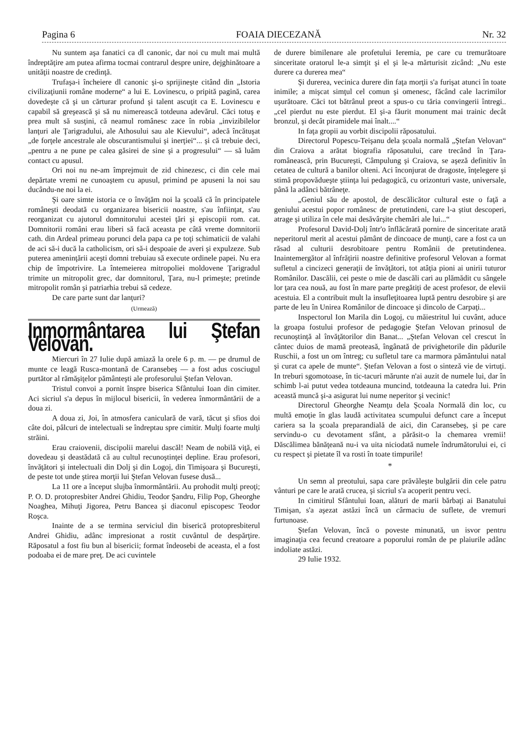Pagina 6 FOAIA DIECEZANĂ Nr. 32
Nu suntem aşa fanatici ca dl canonic, dar noi cu mult mai multă îndreptăţire am putea afirma tocmai contrarul despre unire, dejghinătoare a unităţii noastre de credinţă.
Trufaşa-i încheiere dl canonic şi-o sprijineşte citând din „Istoria civilizaţiunii române moderne“ a lui E. Lovinescu, o pripită pagină, carea dovedeşte că şi un cărturar profund şi talent ascuţit ca E. Lovinescu e capabil să greşească şi să nu nimerească totdeuna adevărul. Căci totuş e prea mult să susţini, că neamul românesc zace în robia „invizibilelor lanţuri ale Ţarigradului, ale Athosului sau ale Kievului“, adecă încătuşat „de forţele ancestrale ale obscurantismului şi inerţiei“... şi că trebuie deci, „pentru a ne pune pe calea găsirei de sine şi a progresului“ — să luăm contact cu apusul.
Ori noi nu ne-am împrejmuit de zid chinezesc, ci din cele mai depărtate vremi ne cunoaştem cu apusul, primind pe apuseni la noi sau ducându-ne noi la ei.
Şi oare simte istoria ce o învăţăm noi la şcoală că în principatele româneşti deodată cu organizarea bisericii noastre, s'au înfiinţat, s'au reorganizat cu ajutorul domnitorului acestei ţări şi episcopii rom. cat. Domnitorii români erau liberi să facă aceasta pe câtă vreme domnitorii cath. din Ardeal primeau porunci dela papa ca pe toţi schimaticii de valahi de aci să-i ducă la catholicism, ori să-i despoaie de averi şi expulzeze. Sub puterea ameninţării aceşti domni trebuiau să execute ordinele papei. Nu era chip de împotrivire. La întemeierea mitropoliei moldovene Ţarigradul trimite un mitropolit grec, dar domnitorul, Ţara, nu-l primeşte; pretinde mitropolit român şi patriarhia trebui să cedeze.
De care parte sunt dar lanţuri?
(Urmează)
Inmormântarea lui Ştefan Velovan.
Miercuri în 27 Iulie după amiază la orele 6 p. m. — pe drumul de munte ce leagă Rusca-montană de Caransebeş — a fost adus cosciugul purtător al rămăşiţelor pământeşti ale profesorului Ştefan Velovan.
Tristul convoi a pornit înspre biserica Sfântului Ioan din cimiter. Aci sicriul s'a depus în mijlocul bisericii, în vederea înmormântării de a doua zi.
A doua zi, Joi, în atmosfera caniculară de vară, tăcut şi sfios doi câte doi, pâlcuri de intelectuali se îndreptau spre cimitir. Mulţi foarte mulţi străini.
Erau craiovenii, discipolii marelui dascăl! Neam de nobilă viţă, ei dovedeau şi deastădată că au cultul recunoştinţei depline. Erau profesori, învăţători şi intelectuali din Dolj şi din Logoj, din Timişoara şi Bucureşti, de peste tot unde ştirea morţii lui Ştefan Velovan fusese dusă...
La 11 ore a început slujba înmormântării. Au prohodit mulţi preoţi; P. O. D. protopresbiter Andrei Ghidiu, Teodor Şandru, Filip Pop, Gheorghe Noaghea, Mihuţi Jigorea, Petru Bancea şi diaconul episcopesc Teodor Roşca.
Inainte de a se termina serviciul din biserică protopresbiterul Andrei Ghidiu, adânc impresionat a rostit cuvântul de despărţire. Răposatul a fost fiu bun al bisericii; format îndeosebi de aceasta, el a fost podoaba ei de mare preţ. De aci cuvintele
de durere bimilenare ale profetului Ieremia, pe care cu tremurătoare sinceritate oratorul le-a simţit şi el şi le-a mărturisit zicând: „Nu este durere ca durerea mea“
Şi durerea, vecinica durere din faţa morţii s'a furişat atunci în toate inimile; a mişcat simţul cel comun şi omenesc, făcând cale lacrimilor uşurătoare. Căci tot bătrânul preot a spus-o cu tăria convingerii întregi.. „cel pierdut nu este pierdut. El şi-a făurit monument mai trainic decât bronzul, şi decât piramidele mai înalt....“
In faţa gropii au vorbit discipolii răposatului.
Directorul Popescu-Teişanu dela şcoala normală „Ştefan Velovan“ din Craiova a arătat biografia răposatului, care trecând în Ţara-românească, prin Bucureşti, Câmpulung şi Craiova, se aşeză definitiv în cetatea de cultură a banilor olteni. Aci înconjurat de dragoste, înţelegere şi stimă propovădueşte ştiinţa lui pedagogică, cu orizonturi vaste, universale, până la adânci bătrâneţe.
„Geniul său de apostol, de descălicător cultural este o faţă a geniului acestui popor românesc de pretutindeni, care l-a ştiut descoperi, atrage şi utiliza în cele mai desăvârşite chemări ale lui...“
Profesorul David-Dolj într'o înflăcărată pornire de sinceritate arată neperitorul merit al acestui pământ de dincoace de munţi, care a fost ca un răsad al culturii desrobitoare pentru Românii de pretutindenea. Inaintemergător al înfrăţirii noastre definitive profesorul Velovan a format sufletul a cincizeci generaţii de învăţători, tot atâţia pioni ai unirii tuturor Românilor. Dascălii, cei peste o mie de dascăli cari au plămădit cu sângele lor ţara cea nouă, au fost în mare parte pregătiţi de acest profesor, de elevii acestuia. El a contribuit mult la insufleţitoarea luptă pentru desrobire şi are parte de leu în Unirea Românilor de dincoace şi dincolo de Carpaţi...
Inspectorul Ion Marila din Logoj, cu măiestritul lui cuvânt, aduce la groapa fostului profesor de pedagogie Ştefan Velovan prinosul de recunoştinţă al învăţătorilor din Banat... „Ştefan Velovan cel crescut în cântec duios de mamă preoteasă, îngânată de privighetorile din pădurile Ruschii, a fost un om întreg; cu sufletul tare ca marmora pământului natal şi curat ca apele de munte“. Ştefan Velovan a fost o sinteză vie de virtuţi. In treburi sgomotoase, în tic-tacuri mărunte n'ai auzit de numele lui, dar în schimb l-ai putut vedea totdeauna muncind, totdeauna la catedra lui. Prin această muncă şi-a asigurat lui nume neperitor şi vecinic!
Directorul Gheorghe Neamţu dela Şcoala Normală din loc, cu multă emoţie în glas laudă activitatea scumpului defunct care a început cariera sa la şcoala preparandială de aici, din Caransebeş, şi pe care servindu-o cu devotament sfânt, a părăsit-o la chemarea vremii! Dăscălimea bănăţeană nu-i va uita niciodată numele îndrumătorului ei, ci cu respect şi pietate îl va rosti în toate timpurile!
*
Un semn al preotului, sapa care prăvăleşte bulgării din cele patru vânturi pe care le arată crucea, şi sicriul s'a acoperit pentru veci.
In cimitirul Sfântului Ioan, alături de marii bărbaţi ai Banatului Timişan, s'a aşezat astăzi încă un cârmaciu de suflete, de vremuri furtunoase.
Ştefan Velovan, încă o poveste minunată, un isvor pentru imaginaţia cea fecund creatoare a poporului român de pe plaiurile adânc indoliate astăzi.
29 Iulie 1932.